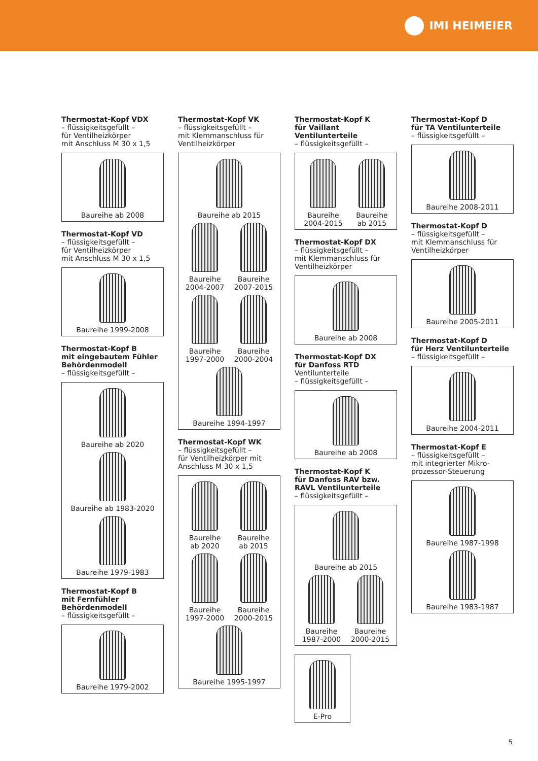IMI HEIMEIER
Thermostat-Kopf VDX
– flüssigkeitsgefüllt –
für Ventilheizkörper
mit Anschluss M 30 x 1,5
Baureihe ab 2008
Thermostat-Kopf VD
– flüssigkeitsgefüllt –
für Ventilheizkörper
mit Anschluss M 30 x 1,5
Baureihe 1999-2008
Thermostat-Kopf B
mit eingebautem Fühler
Behördenmodell
– flüssigkeitsgefüllt –
Baureihe ab 2020
Baureihe ab 1983-2020
Baureihe 1979-1983
Thermostat-Kopf B
mit Fernfühler
Behördenmodell
– flüssigkeitsgefüllt –
Baureihe 1979-2002
Thermostat-Kopf VK
– flüssigkeitsgefüllt –
mit Klemmanschluss für
Ventilheizkörper
Baureihe ab 2015
Baureihe
2004-2007
Baureihe
2007-2015
Baureihe
1997-2000
Baureihe
2000-2004
Baureihe 1994-1997
Thermostat-Kopf WK
– flüssigkeitsgefüllt –
für Ventilheizkörper mit
Anschluss M 30 x 1,5
Baureihe
ab 2020
Baureihe
ab 2015
Baureihe
1997-2000
Baureihe
2000-2015
Baureihe 1995-1997
Thermostat-Kopf K
für Vaillant Ventilunterteile
– flüssigkeitsgefüllt –
Baureihe
2004-2015
Baureihe
ab 2015
Thermostat-Kopf DX
– flüssigkeitsgefüllt –
mit Klemmanschluss für
Ventilheizkörper
Baureihe ab 2008
Thermostat-Kopf DX
für Danfoss RTD
Ventilunterteile
– flüssigkeitsgefüllt –
Baureihe ab 2008
Thermostat-Kopf K
für Danfoss RAV bzw.
RAVL Ventilunterteile
– flüssigkeitsgefüllt –
Baureihe ab 2015
Baureihe
1987-2000
Baureihe
2000-2015
E-Pro
Thermostat-Kopf D
für TA Ventilunterteile
– flüssigkeitsgefüllt –
Baureihe 2008-2011
Thermostat-Kopf D
– flüssigkeitsgefüllt –
mit Klemmanschluss für
Ventilheizkörper
Baureihe 2005-2011
Thermostat-Kopf D
für Herz Ventilunterteile
– flüssigkeitsgefüllt –
Baureihe 2004-2011
Thermostat-Kopf E
– flüssigkeitsgefüllt –
mit integrierter Mikro-
prozessor-Steuerung
Baureihe 1987-1998
Baureihe 1983-1987
5